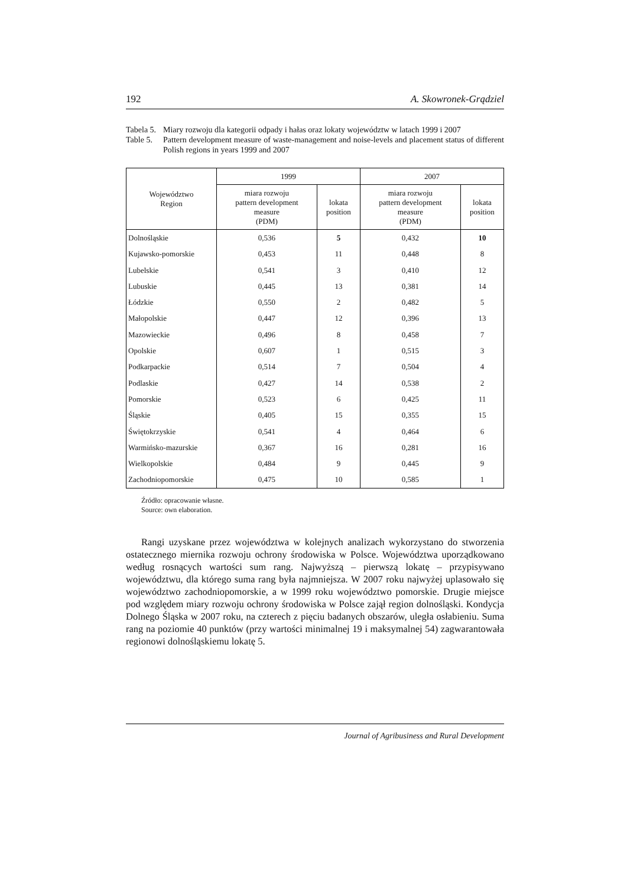192 A. Skowronek-Grądziel
Tabela 5. Miary rozwoju dla kategorii odpady i hałas oraz lokaty województw w latach 1999 i 2007
Table 5. Pattern development measure of waste-management and noise-levels and placement status of different Polish regions in years 1999 and 2007
| Województwo Region | 1999 | | 2007 | |
| --- | --- | --- | --- | --- |
| | miara rozwoju pattern development measure (PDM) | lokata position | miara rozwoju pattern development measure (PDM) | lokata position |
| Dolnośląskie | 0,536 | 5 | 0,432 | 10 |
| Kujawsko-pomorskie | 0,453 | 11 | 0,448 | 8 |
| Lubelskie | 0,541 | 3 | 0,410 | 12 |
| Lubuskie | 0,445 | 13 | 0,381 | 14 |
| Łódzkie | 0,550 | 2 | 0,482 | 5 |
| Małopolskie | 0,447 | 12 | 0,396 | 13 |
| Mazowieckie | 0,496 | 8 | 0,458 | 7 |
| Opolskie | 0,607 | 1 | 0,515 | 3 |
| Podkarpackie | 0,514 | 7 | 0,504 | 4 |
| Podlaskie | 0,427 | 14 | 0,538 | 2 |
| Pomorskie | 0,523 | 6 | 0,425 | 11 |
| Śląskie | 0,405 | 15 | 0,355 | 15 |
| Świętokrzyskie | 0,541 | 4 | 0,464 | 6 |
| Warmińsko-mazurskie | 0,367 | 16 | 0,281 | 16 |
| Wielkopolskie | 0,484 | 9 | 0,445 | 9 |
| Zachodniopomorskie | 0,475 | 10 | 0,585 | 1 |
Źródło: opracowanie własne.
Source: own elaboration.
Rangi uzyskane przez województwa w kolejnych analizach wykorzystano do stworzenia ostatecznego miernika rozwoju ochrony środowiska w Polsce. Województwa uporządkowano według rosnących wartości sum rang. Najwyższą – pierwszą lokatę – przypisywano województwu, dla którego suma rang była najmniejsza. W 2007 roku najwyżej uplasowało się województwo zachodniopomorskie, a w 1999 roku województwo pomorskie. Drugie miejsce pod względem miary rozwoju ochrony środowiska w Polsce zajął region dolnośląski. Kondycja Dolnego Śląska w 2007 roku, na czterech z pięciu badanych obszarów, uległa osłabieniu. Suma rang na poziomie 40 punktów (przy wartości minimalnej 19 i maksymalnej 54) zagwarantowała regionowi dolnośląskiemu lokatę 5.
Journal of Agribusiness and Rural Development